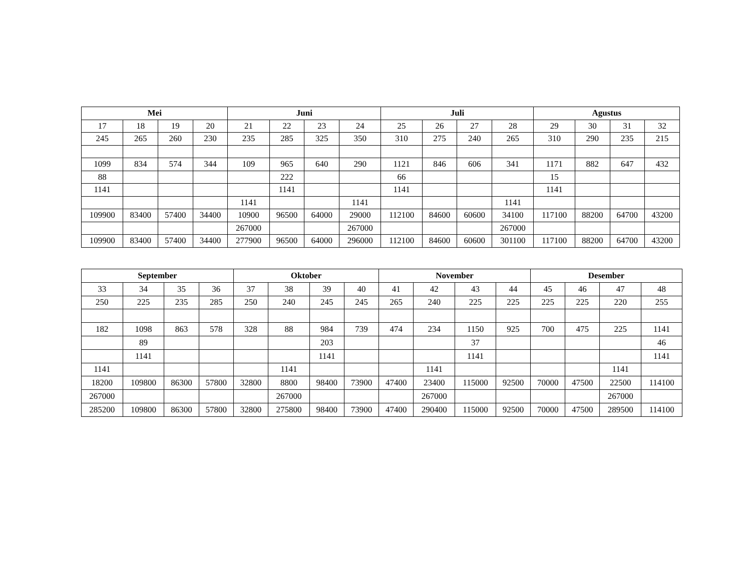| Mei | | | | Juni | | | | Juli | | | | Agustus | | | |
| --- | --- | --- | --- | --- | --- | --- | --- | --- | --- | --- | --- | --- | --- | --- | --- |
| 17 | 18 | 19 | 20 | 21 | 22 | 23 | 24 | 25 | 26 | 27 | 28 | 29 | 30 | 31 | 32 |
| 245 | 265 | 260 | 230 | 235 | 285 | 325 | 350 | 310 | 275 | 240 | 265 | 310 | 290 | 235 | 215 |
| 1099 | 834 | 574 | 344 | 109 | 965 | 640 | 290 | 1121 | 846 | 606 | 341 | 1171 | 882 | 647 | 432 |
| 88 | | | | | 222 | | | 66 | | | | 15 | | | |
| 1141 | | | | | 1141 | | | 1141 | | | | 1141 | | | |
| | | | | 1141 | | | 1141 | | | | 1141 | | | | |
| 109900 | 83400 | 57400 | 34400 | 10900 | 96500 | 64000 | 29000 | 112100 | 84600 | 60600 | 34100 | 117100 | 88200 | 64700 | 43200 |
| | | | | 267000 | | | 267000 | | | | 267000 | | | | |
| 109900 | 83400 | 57400 | 34400 | 277900 | 96500 | 64000 | 296000 | 112100 | 84600 | 60600 | 301100 | 117100 | 88200 | 64700 | 43200 |
| September | | | | Oktober | | | | November | | | | Desember | | | |
| --- | --- | --- | --- | --- | --- | --- | --- | --- | --- | --- | --- | --- | --- | --- | --- |
| 33 | 34 | 35 | 36 | 37 | 38 | 39 | 40 | 41 | 42 | 43 | 44 | 45 | 46 | 47 | 48 |
| 250 | 225 | 235 | 285 | 250 | 240 | 245 | 245 | 265 | 240 | 225 | 225 | 225 | 225 | 220 | 255 |
| 182 | 1098 | 863 | 578 | 328 | 88 | 984 | 739 | 474 | 234 | 1150 | 925 | 700 | 475 | 225 | 1141 |
| | 89 | | | | | 203 | | | | 37 | | | | | 46 |
| | 1141 | | | | | 1141 | | | | 1141 | | | | | 1141 |
| 1141 | | | | | 1141 | | | | 1141 | | | | | 1141 | |
| 18200 | 109800 | 86300 | 57800 | 32800 | 8800 | 98400 | 73900 | 47400 | 23400 | 115000 | 92500 | 70000 | 47500 | 22500 | 114100 |
| 267000 | | | | | 267000 | | | | 267000 | | | | | 267000 | |
| 285200 | 109800 | 86300 | 57800 | 32800 | 275800 | 98400 | 73900 | 47400 | 290400 | 115000 | 92500 | 70000 | 47500 | 289500 | 114100 |